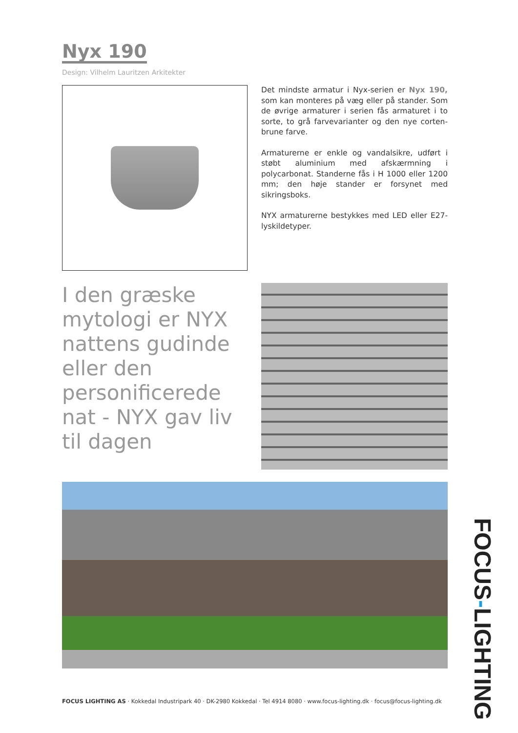Nyx 190
Design: Vilhelm Lauritzen Arkitekter
Det mindste armatur i Nyx-serien er Nyx 190, som kan monteres på væg eller på stander. Som de øvrige armaturer i serien fås armaturet i to sorte, to grå farvevarianter og den nye corten-brune farve.
Armaturerne er enkle og vandalsikre, udført i støbt aluminium med afskærmning i polycarbonat. Standerne fås i H 1000 eller 1200 mm; den høje stander er forsynet med sikringsboks.
NYX armaturerne bestykkes med LED eller E27-lyskildetyper.
I den græske mytologi er NYX nattens gudinde eller den personificerede nat - NYX gav liv til dagen
FOCUS LIGHTING AS · Kokkedal Industripark 40 · DK-2980 Kokkedal · Tel 4914 8080 · www.focus-lighting.dk · focus@focus-lighting.dk
FOCUS-LIGHTING